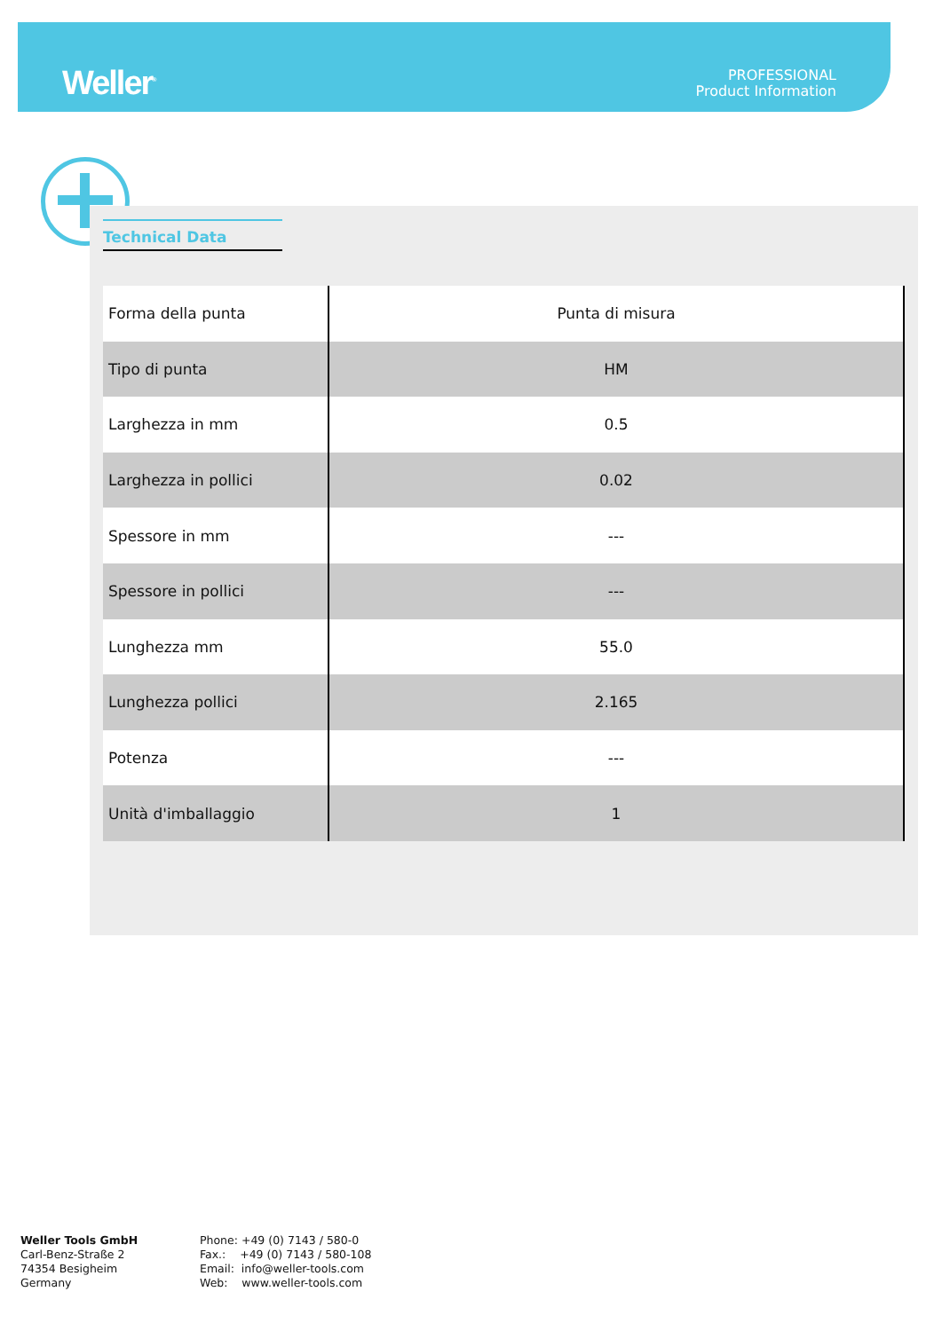Weller<sup>®</sup>
PROFESSIONAL
Product Information
Technical Data
| Forma della punta | Punta di misura |
| Tipo di punta | HM |
| Larghezza in mm | 0.5 |
| Larghezza in pollici | 0.02 |
| Spessore in mm | --- |
| Spessore in pollici | --- |
| Lunghezza mm | 55.0 |
| Lunghezza pollici | 2.165 |
| Potenza | --- |
| Unità d'imballaggio | 1 |
Weller Tools GmbH
Carl-Benz-Straße 2
74354 Besigheim
Germany
Phone: +49 (0) 7143 / 580-0
Fax.: +49 (0) 7143 / 580-108
Email: info@weller-tools.com
Web: www.weller-tools.com